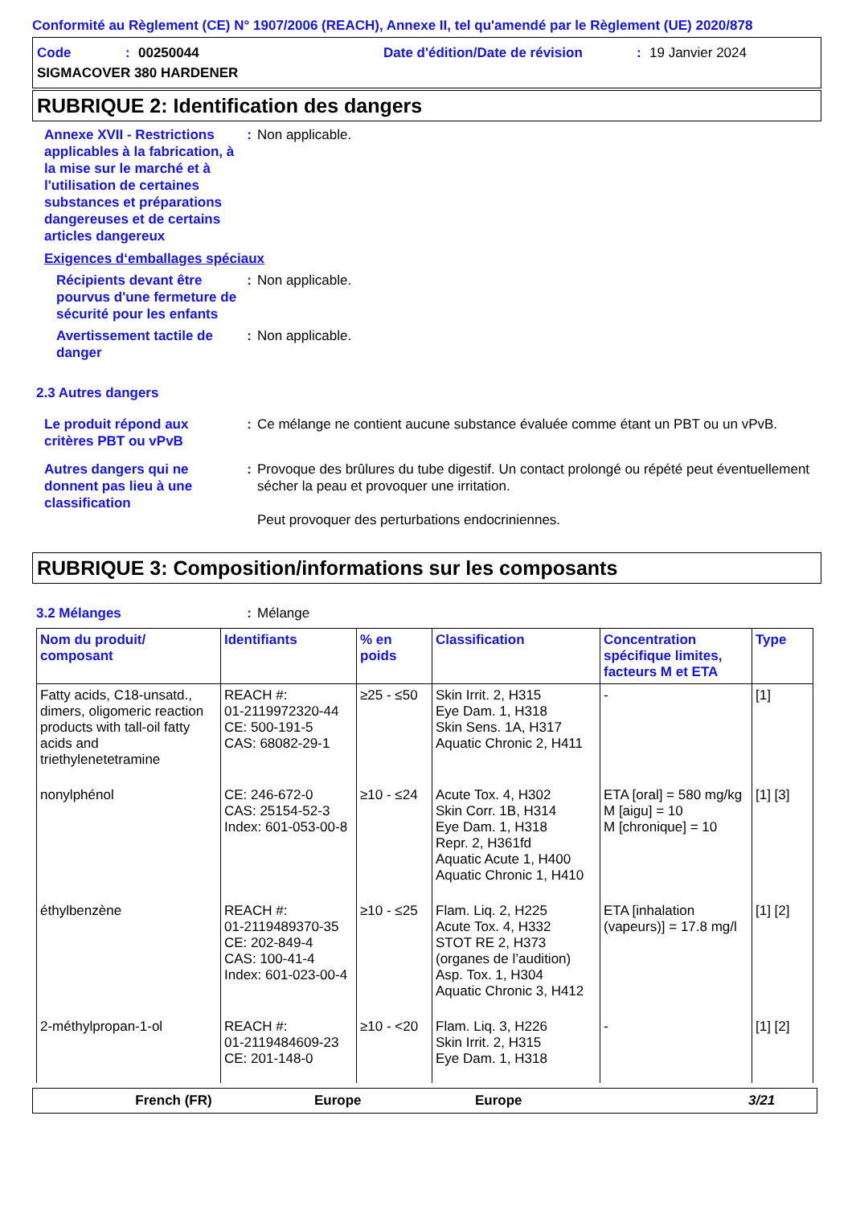Conformité au Règlement (CE) N° 1907/2006 (REACH), Annexe II, tel qu'amendé par le Règlement (UE) 2020/878
Code: 00250044 Date d'édition/Date de révision: 19 Janvier 2024
SIGMACOVER 380 HARDENER
RUBRIQUE 2: Identification des dangers
Annexe XVII - Restrictions applicables à la fabrication, à la mise sur le marché et à l'utilisation de certaines substances et préparations dangereuses et de certains articles dangereux
: Non applicable.
Exigences d‘emballages spéciaux
Récipients devant être pourvus d'une fermeture de sécurité pour les enfants
: Non applicable.
Avertissement tactile de danger
: Non applicable.
2.3 Autres dangers
Le produit répond aux critères PBT ou vPvB
: Ce mélange ne contient aucune substance évaluée comme étant un PBT ou un vPvB.
Autres dangers qui ne donnent pas lieu à une classification
: Provoque des brûlures du tube digestif. Un contact prolongé ou répété peut éventuellement sécher la peau et provoquer une irritation.
Peut provoquer des perturbations endocriniennes.
RUBRIQUE 3: Composition/informations sur les composants
3.2 Mélanges : Mélange
| Nom du produit/ composant | Identifiants | % en poids | Classification | Concentration spécifique limites, facteurs M et ETA | Type |
| --- | --- | --- | --- | --- | --- |
| Fatty acids, C18-unsatd., dimers, oligomeric reaction products with tall-oil fatty acids and triethylenetetramine | REACH #: 01-2119972320-44 CE: 500-191-5 CAS: 68082-29-1 | ≥25 - ≤50 | Skin Irrit. 2, H315 Eye Dam. 1, H318 Skin Sens. 1A, H317 Aquatic Chronic 2, H411 | - | [1] |
| nonylphénol | CE: 246-672-0 CAS: 25154-52-3 Index: 601-053-00-8 | ≥10 - ≤24 | Acute Tox. 4, H302 Skin Corr. 1B, H314 Eye Dam. 1, H318 Repr. 2, H361fd Aquatic Acute 1, H400 Aquatic Chronic 1, H410 | ETA [oral] = 580 mg/kg M [aigu] = 10 M [chronique] = 10 | [1] [3] |
| éthylbenzène | REACH #: 01-2119489370-35 CE: 202-849-4 CAS: 100-41-4 Index: 601-023-00-4 | ≥10 - ≤25 | Flam. Liq. 2, H225 Acute Tox. 4, H332 STOT RE 2, H373 (organes de l’audition) Asp. Tox. 1, H304 Aquatic Chronic 3, H412 | ETA [inhalation (vapeurs)] = 17.8 mg/l | [1] [2] |
| 2-méthylpropan-1-ol | REACH #: 01-2119484609-23 CE: 201-148-0 | ≥10 - <20 | Flam. Liq. 3, H226 Skin Irrit. 2, H315 Eye Dam. 1, H318 | - | [1] [2] |
French (FR) Europe Europe 3/21